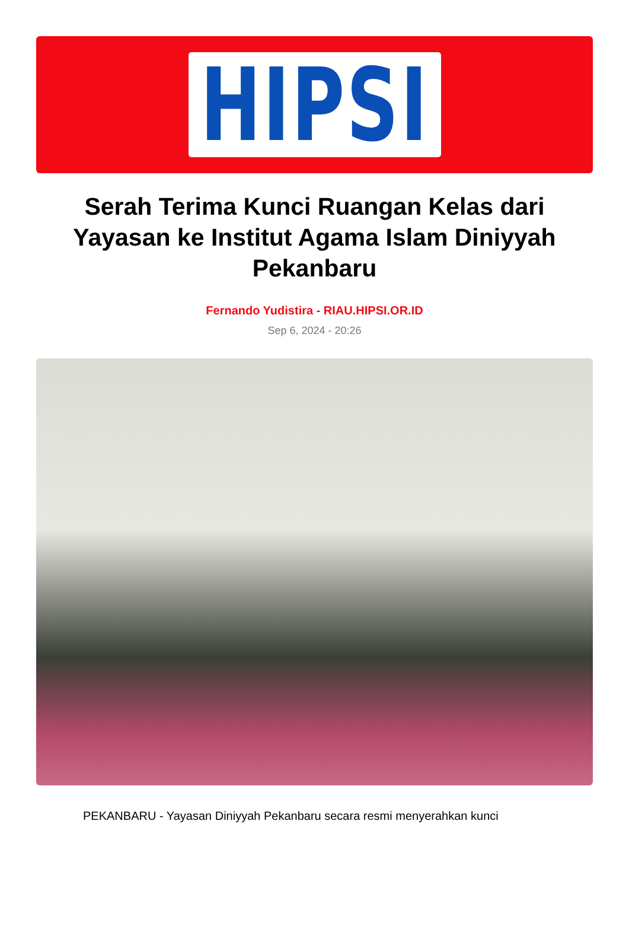HIPSI
Serah Terima Kunci Ruangan Kelas dari Yayasan ke Institut Agama Islam Diniyyah Pekanbaru
Fernando Yudistira - RIAU.HIPSI.OR.ID
Sep 6, 2024 - 20:26
PEKANBARU - Yayasan Diniyyah Pekanbaru secara resmi menyerahkan kunci